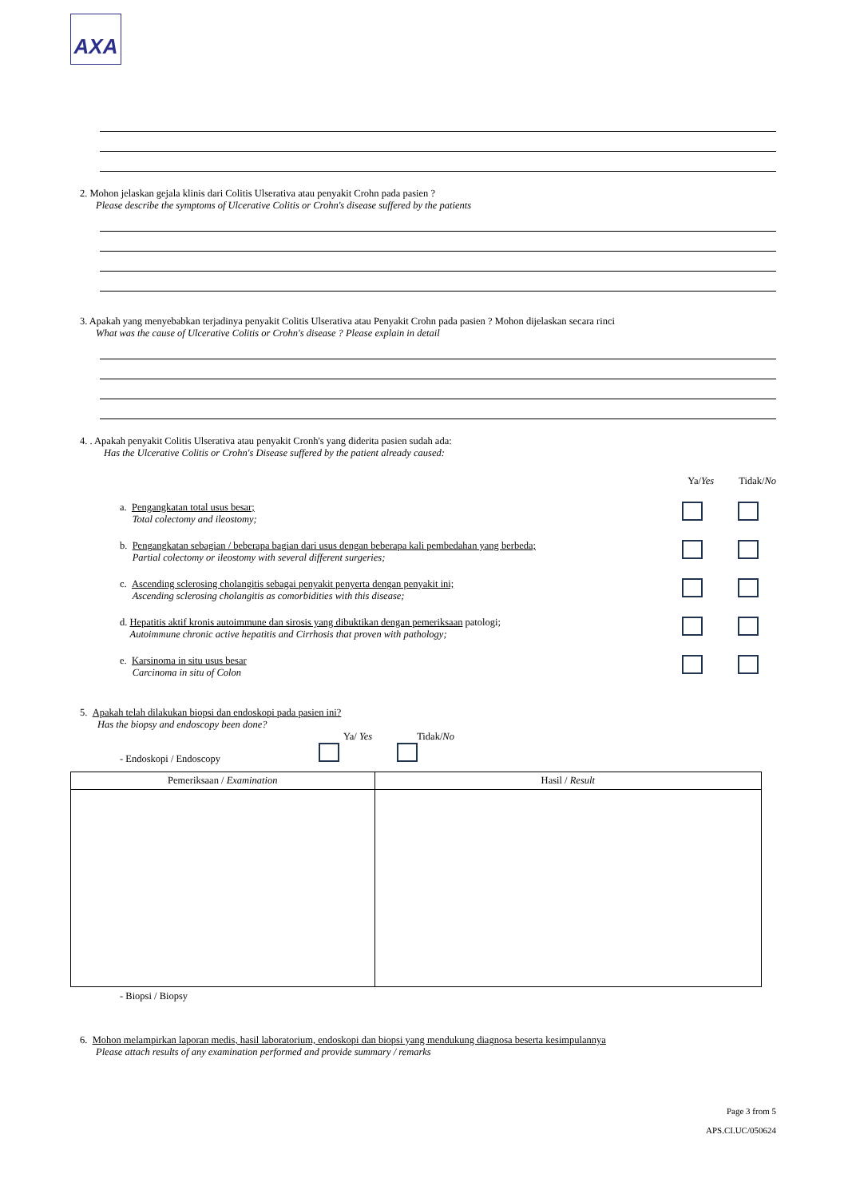AXA
2. Mohon jelaskan gejala klinis dari Colitis Ulserativa atau penyakit Crohn pada pasien ?
Please describe the symptoms of Ulcerative Colitis or Crohn's disease suffered by the patients
3. Apakah yang menyebabkan terjadinya penyakit Colitis Ulserativa atau Penyakit Crohn pada pasien ? Mohon dijelaskan secara rinci
What was the cause of Ulcerative Colitis or Crohn's disease ? Please explain in detail
4. . Apakah penyakit Colitis Ulserativa atau penyakit Cronh's yang diderita pasien sudah ada:
Has the Ulcerative Colitis or Crohn's Disease suffered by the patient already caused:
Ya/Yes Tidak/No
a. Pengangkatan total usus besar;
Total colectomy and ileostomy;
b. Pengangkatan sebagian / beberapa bagian dari usus dengan beberapa kali pembedahan yang berbeda;
Partial colectomy or ileostomy with several different surgeries;
c. Ascending sclerosing cholangitis sebagai penyakit penyerta dengan penyakit ini;
Ascending sclerosing cholangitis as comorbidities with this disease;
d. Hepatitis aktif kronis autoimmune dan sirosis yang dibuktikan dengan pemeriksaan patologi;
Autoimmune chronic active hepatitis and Cirrhosis that proven with pathology;
e. Karsinoma in situ usus besar
Carcinoma in situ of Colon
5. Apakah telah dilakukan biopsi dan endoskopi pada pasien ini?
Has the biopsy and endoscopy been done?
Ya/ Yes Tidak/No
- Endoskopi / Endoscopy
| Pemeriksaan / Examination | Hasil / Result |
| --- | --- |
- Biopsi / Biopsy
6. Mohon melampirkan laporan medis, hasil laboratorium, endoskopi dan biopsi yang mendukung diagnosa beserta kesimpulannya
Please attach results of any examination performed and provide summary / remarks
Page 3 from 5
APS.CI.UC/050624